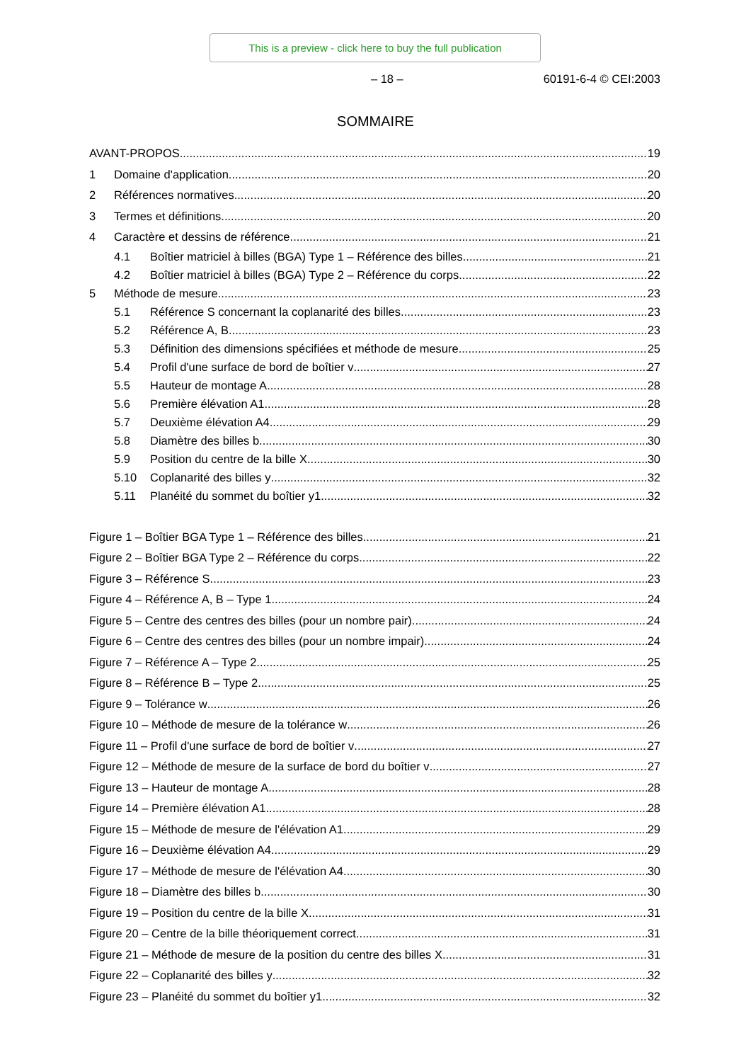This is a preview - click here to buy the full publication
– 18 – 60191-6-4 © CEI:2003
SOMMAIRE
AVANT-PROPOS 19
1 Domaine d'application 20
2 Références normatives 20
3 Termes et définitions 20
4 Caractère et dessins de référence 21
4.1 Boîtier matriciel à billes (BGA) Type 1 – Référence des billes 21
4.2 Boîtier matriciel à billes (BGA) Type 2 – Référence du corps 22
5 Méthode de mesure 23
5.1 Référence S concernant la coplanarité des billes 23
5.2 Référence A, B 23
5.3 Définition des dimensions spécifiées et méthode de mesure 25
5.4 Profil d'une surface de bord de boîtier v 27
5.5 Hauteur de montage A 28
5.6 Première élévation A1 28
5.7 Deuxième élévation A4 29
5.8 Diamètre des billes b 30
5.9 Position du centre de la bille X 30
5.10 Coplanarité des billes y 32
5.11 Planéité du sommet du boîtier y1 32
Figure 1 – Boîtier BGA Type 1 – Référence des billes 21
Figure 2 – Boîtier BGA Type 2 – Référence du corps 22
Figure 3 – Référence S 23
Figure 4 – Référence A, B – Type 1 24
Figure 5 – Centre des centres des billes (pour un nombre pair) 24
Figure 6 – Centre des centres des billes (pour un nombre impair) 24
Figure 7 – Référence A – Type 2 25
Figure 8 – Référence B – Type 2 25
Figure 9 – Tolérance w 26
Figure 10 – Méthode de mesure de la tolérance w 26
Figure 11 – Profil d'une surface de bord de boîtier v 27
Figure 12 – Méthode de mesure de la surface de bord du boîtier v 27
Figure 13 – Hauteur de montage A 28
Figure 14 – Première élévation A1 28
Figure 15 – Méthode de mesure de l'élévation A1 29
Figure 16 – Deuxième élévation A4 29
Figure 17 – Méthode de mesure de l'élévation A4 30
Figure 18 – Diamètre des billes b 30
Figure 19 – Position du centre de la bille X 31
Figure 20 – Centre de la bille théoriquement correct 31
Figure 21 – Méthode de mesure de la position du centre des billes X 31
Figure 22 – Coplanarité des billes y 32
Figure 23 – Planéité du sommet du boîtier y1 32